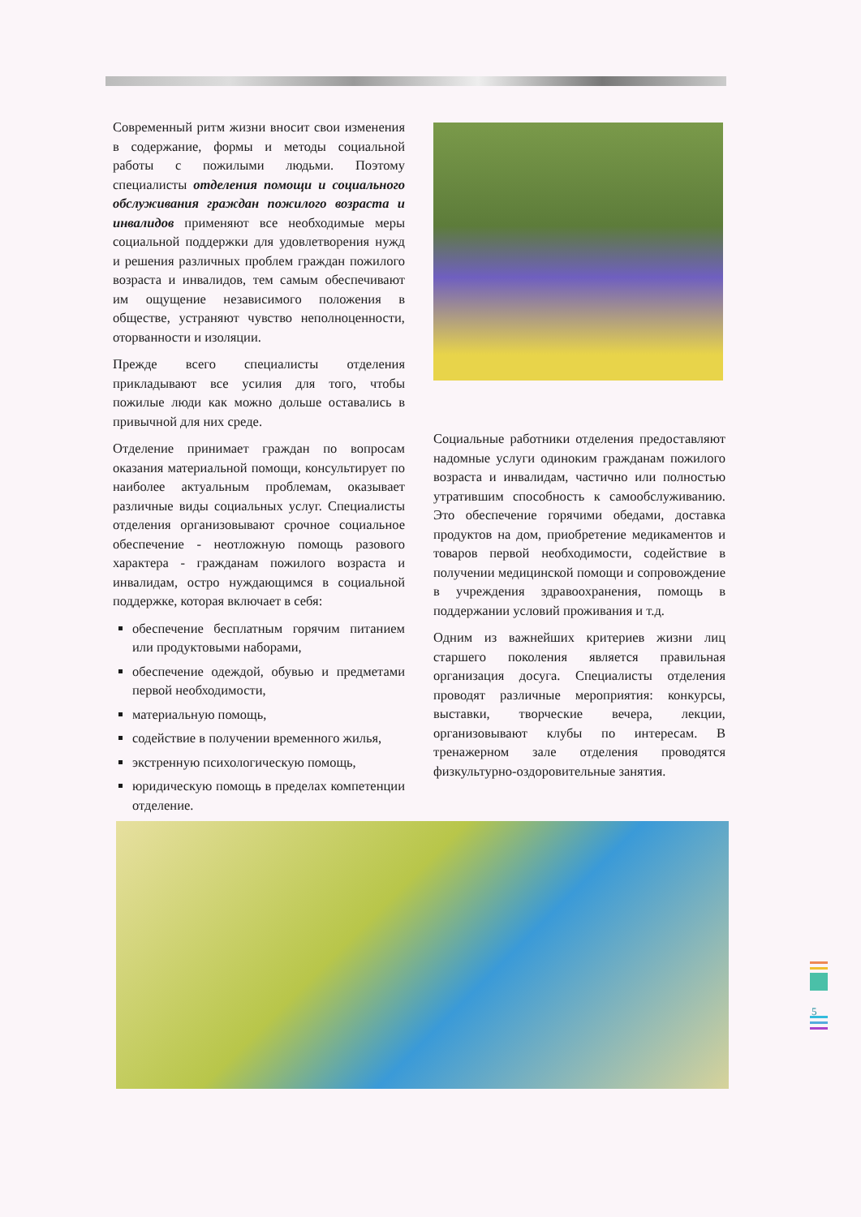Современный ритм жизни вносит свои изменения в содержание, формы и методы социальной работы с пожилыми людьми. Поэтому специалисты отделения помощи и социального обслуживания граждан пожилого возраста и инвалидов применяют все необходимые меры социальной поддержки для удовлетворения нужд и решения различных проблем граждан пожилого возраста и инвалидов, тем самым обеспечивают им ощущение независимого положения в обществе, устраняют чувство неполноценности, оторванности и изоляции.
Прежде всего специалисты отделения прикладывают все усилия для того, чтобы пожилые люди как можно дольше оставались в привычной для них среде.
Отделение принимает граждан по вопросам оказания материальной помощи, консультирует по наиболее актуальным проблемам, оказывает различные виды социальных услуг. Специалисты отделения организовывают срочное социальное обеспечение - неотложную помощь разового характера - гражданам пожилого возраста и инвалидам, остро нуждающимся в социальной поддержке, которая включает в себя:
обеспечение бесплатным горячим питанием или продуктовыми наборами,
обеспечение одеждой, обувью и предметами первой необходимости,
материальную помощь,
содействие в получении временного жилья,
экстренную психологическую помощь,
юридическую помощь в пределах компетенции отделение.
Социальные работники отделения предоставляют надомные услуги одиноким гражданам пожилого возраста и инвалидам, частично или полностью утратившим способность к самообслуживанию. Это обеспечение горячими обедами, доставка продуктов на дом, приобретение медикаментов и товаров первой необходимости, содействие в получении медицинской помощи и сопровождение в учреждения здравоохранения, помощь в поддержании условий проживания и т.д.
Одним из важнейших критериев жизни лиц старшего поколения является правильная организация досуга. Специалисты отделения проводят различные мероприятия: конкурсы, выставки, творческие вечера, лекции, организовывают клубы по интересам. В тренажерном зале отделения проводятся физкультурно-оздоровительные занятия.
5